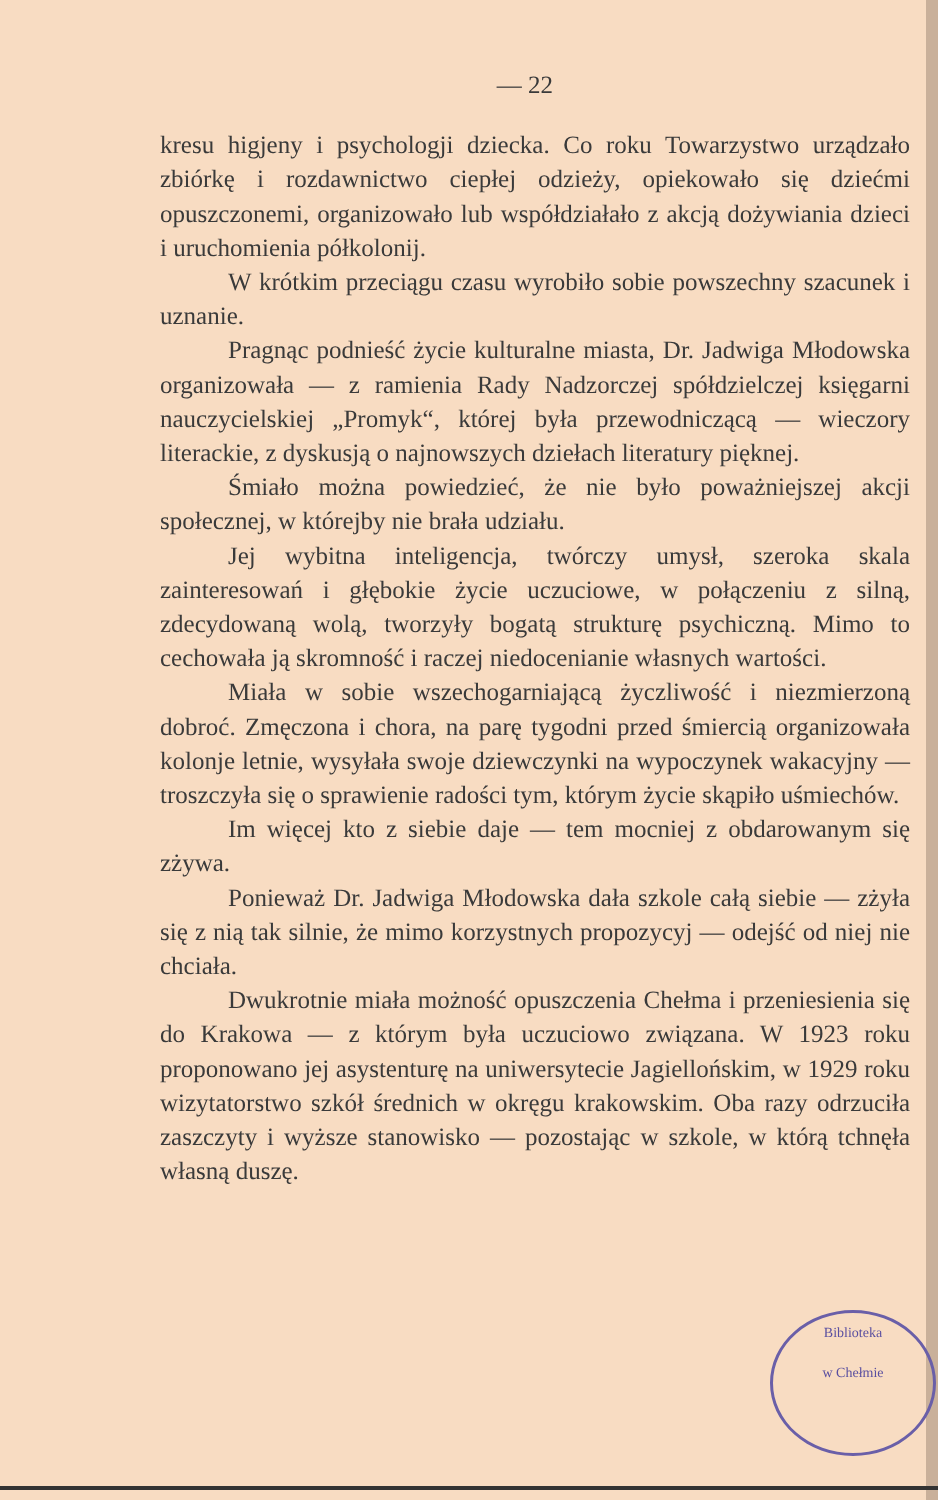— 22
kresu higjeny i psychologji dziecka. Co roku Towarzystwo urządzało zbiórkę i rozdawnictwo ciepłej odzieży, opiekowało się dziećmi opuszczonemi, organizowało lub współdziałało z akcją dożywiania dzieci i uruchomienia półkolonij.
W krótkim przeciągu czasu wyrobiło sobie powszechny szacunek i uznanie.
Pragnąc podnieść życie kulturalne miasta, Dr. Jadwiga Młodowska organizowała — z ramienia Rady Nadzorczej spółdzielczej księgarni nauczycielskiej „Promyk“, której była przewodniczącą — wieczory literackie, z dyskusją o najnowszych dziełach literatury pięknej.
Śmiało można powiedzieć, że nie było poważniejszej akcji społecznej, w którejby nie brała udziału.
Jej wybitna inteligencja, twórczy umysł, szeroka skala zainteresowań i głębokie życie uczuciowe, w połączeniu z silną, zdecydowaną wolą, tworzyły bogatą strukturę psychiczną. Mimo to cechowała ją skromność i raczej niedocenianie własnych wartości.
Miała w sobie wszechogarniającą życzliwość i niezmierzoną dobroć. Zmęczona i chora, na parę tygodni przed śmiercią organizowała kolonje letnie, wysyłała swoje dziewczynki na wypoczynek wakacyjny — troszczyła się o sprawienie radości tym, którym życie skąpiło uśmiechów.
Im więcej kto z siebie daje — tem mocniej z obdarowanym się zżywa.
Ponieważ Dr. Jadwiga Młodowska dała szkole całą siebie — zżyła się z nią tak silnie, że mimo korzystnych propozycyj — odejść od niej nie chciała.
Dwukrotnie miała możność opuszczenia Chełma i przeniesienia się do Krakowa — z którym była uczuciowo związana. W 1923 roku proponowano jej asystenturę na uniwersytecie Jagiellońskim, w 1929 roku wizytatorstwo szkół średnich w okręgu krakowskim. Oba razy odrzuciła zaszczyty i wyższe stanowisko — pozostając w szkole, w którą tchnęła własną duszę.
Biblioteka
w Chełmie